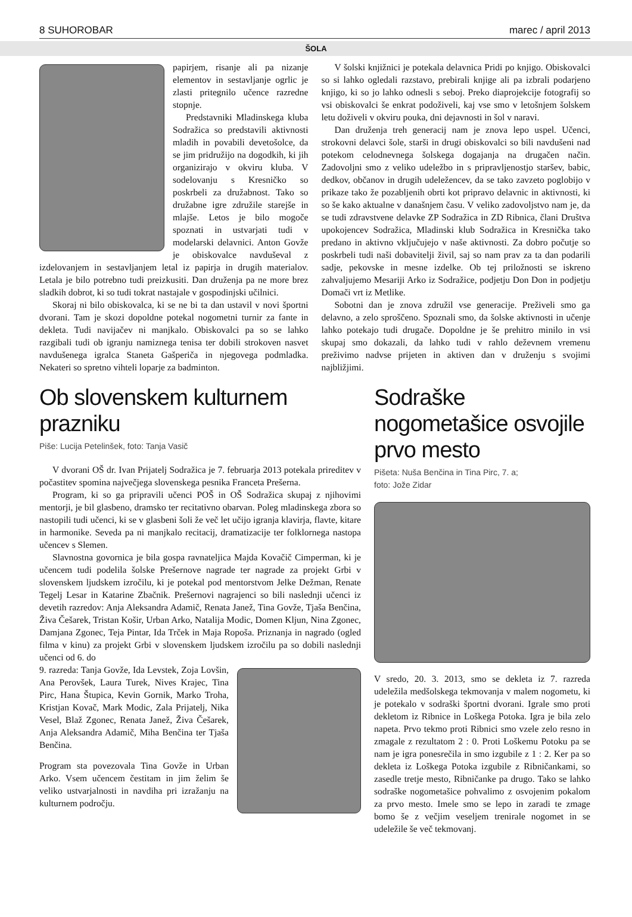8 SUHOROBAR marec / april 2013
ŠOLA
papirjem, risanje ali pa nizanje elementov in sestavljanje ogrlic je zlasti pritegnilo učence razredne stopnje.
Predstavniki Mladinskega kluba Sodražica so predstavili aktivnosti mladih in povabili devetošolce, da se jim pridružijo na dogodkih, ki jih organizirajo v okviru kluba. V sodelovanju s Kresničko so poskrbeli za družabnost. Tako so družabne igre združile starejše in mlajše. Letos je bilo mogoče spoznati in ustvarjati tudi v modelarski delavnici. Anton Govže je obiskovalce navduševal z izdelovanjem in sestavljanjem letal iz papirja in drugih materialov. Letala je bilo potrebno tudi preizkusiti. Dan druženja pa ne more brez sladkih dobrot, ki so tudi tokrat nastajale v gospodinjski učilnici.
Skoraj ni bilo obiskovalca, ki se ne bi ta dan ustavil v novi športni dvorani. Tam je skozi dopoldne potekal nogometni turnir za fante in dekleta. Tudi navijačev ni manjkalo. Obiskovalci pa so se lahko razgibali tudi ob igranju namiznega tenisa ter dobili strokoven nasvet navdušenega igralca Staneta Gašperiča in njegovega podmladka. Nekateri so spretno vihteli loparje za badminton.
V šolski knjižnici je potekala delavnica Pridi po knjigo. Obiskovalci so si lahko ogledali razstavo, prebirali knjige ali pa izbrali podarjeno knjigo, ki so jo lahko odnesli s seboj. Preko diaprojekcije fotografij so vsi obiskovalci še enkrat podoživeli, kaj vse smo v letošnjem šolskem letu doživeli v okviru pouka, dni dejavnosti in šol v naravi.
Dan druženja treh generacij nam je znova lepo uspel. Učenci, strokovni delavci šole, starši in drugi obiskovalci so bili navdušeni nad potekom celodnevnega šolskega dogajanja na drugačen način. Zadovoljni smo z veliko udeležbo in s pripravljenostjo staršev, babic, dedkov, občanov in drugih udeležencev, da se tako zavzeto poglobijo v prikaze tako že pozabljenih obrti kot pripravo delavnic in aktivnosti, ki so še kako aktualne v današnjem času. V veliko zadovoljstvo nam je, da se tudi zdravstvene delavke ZP Sodražica in ZD Ribnica, člani Društva upokojencev Sodražica, Mladinski klub Sodražica in Kresnička tako predano in aktivno vključujejo v naše aktivnosti. Za dobro počutje so poskrbeli tudi naši dobavitelji živil, saj so nam prav za ta dan podarili sadje, pekovske in mesne izdelke. Ob tej priložnosti se iskreno zahvaljujemo Mesariji Arko iz Sodražice, podjetju Don Don in podjetju Domači vrt iz Metlike.
Sobotni dan je znova združil vse generacije. Preživeli smo ga delavno, a zelo sproščeno. Spoznali smo, da šolske aktivnosti in učenje lahko potekajo tudi drugače. Dopoldne je še prehitro minilo in vsi skupaj smo dokazali, da lahko tudi v rahlo deževnem vremenu preživimo nadvse prijeten in aktiven dan v druženju s svojimi najbližjimi.
Ob slovenskem kulturnem prazniku
Piše: Lucija Petelinšek, foto: Tanja Vasič
V dvorani OŠ dr. Ivan Prijatelj Sodražica je 7. februarja 2013 potekala prireditev v počastitev spomina največjega slovenskega pesnika Franceta Prešerna.
Program, ki so ga pripravili učenci POŠ in OŠ Sodražica skupaj z njihovimi mentorji, je bil glasbeno, dramsko ter recitativno obarvan. Poleg mladinskega zbora so nastopili tudi učenci, ki se v glasbeni šoli že več let učijo igranja klavirja, flavte, kitare in harmonike. Seveda pa ni manjkalo recitacij, dramatizacije ter folklornega nastopa učencev s Slemen.
Slavnostna govornica je bila gospa ravnateljica Majda Kovačič Cimperman, ki je učencem tudi podelila šolske Prešernove nagrade ter nagrade za projekt Grbi v slovenskem ljudskem izročilu, ki je potekal pod mentorstvom Jelke Dežman, Renate Tegelj Lesar in Katarine Zbačnik. Prešernovi nagrajenci so bili naslednji učenci iz devetih razredov: Anja Aleksandra Adamič, Renata Janež, Tina Govže, Tjaša Benčina, Živa Češarek, Tristan Košir, Urban Arko, Natalija Modic, Domen Kljun, Nina Zgonec, Damjana Zgonec, Teja Pintar, Ida Trček in Maja Ropoša. Priznanja in nagrado (ogled filma v kinu) za projekt Grbi v slovenskem ljudskem izročilu pa so dobili naslednji učenci od 6. do
9. razreda: Tanja Govže, Ida Levstek, Zoja Lovšin, Ana Perovšek, Laura Turek, Nives Krajec, Tina Pirc, Hana Štupica, Kevin Gornik, Marko Troha, Kristjan Kovač, Mark Modic, Zala Prijatelj, Nika Vesel, Blaž Zgonec, Renata Janež, Živa Češarek, Anja Aleksandra Adamič, Miha Benčina ter Tjaša Benčina.
Program sta povezovala Tina Govže in Urban Arko. Vsem učencem čestitam in jim želim še veliko ustvarjalnosti in navdiha pri izražanju na kulturnem področju.
Sodraške nogometašice osvojile prvo mesto
Pišeta: Nuša Benčina in Tina Pirc, 7. a;
foto: Jože Zidar
V sredo, 20. 3. 2013, smo se dekleta iz 7. razreda udeležila medšolskega tekmovanja v malem nogometu, ki je potekalo v sodraški športni dvorani. Igrale smo proti dekletom iz Ribnice in Loškega Potoka. Igra je bila zelo napeta. Prvo tekmo proti Ribnici smo vzele zelo resno in zmagale z rezultatom 2 : 0. Proti Loškemu Potoku pa se nam je igra ponesrečila in smo izgubile z 1 : 2. Ker pa so dekleta iz Loškega Potoka izgubile z Ribničankami, so zasedle tretje mesto, Ribničanke pa drugo. Tako se lahko sodraške nogometašice pohvalimo z osvojenim pokalom za prvo mesto. Imele smo se lepo in zaradi te zmage bomo še z večjim veseljem trenirale nogomet in se udeležile še več tekmovanj.